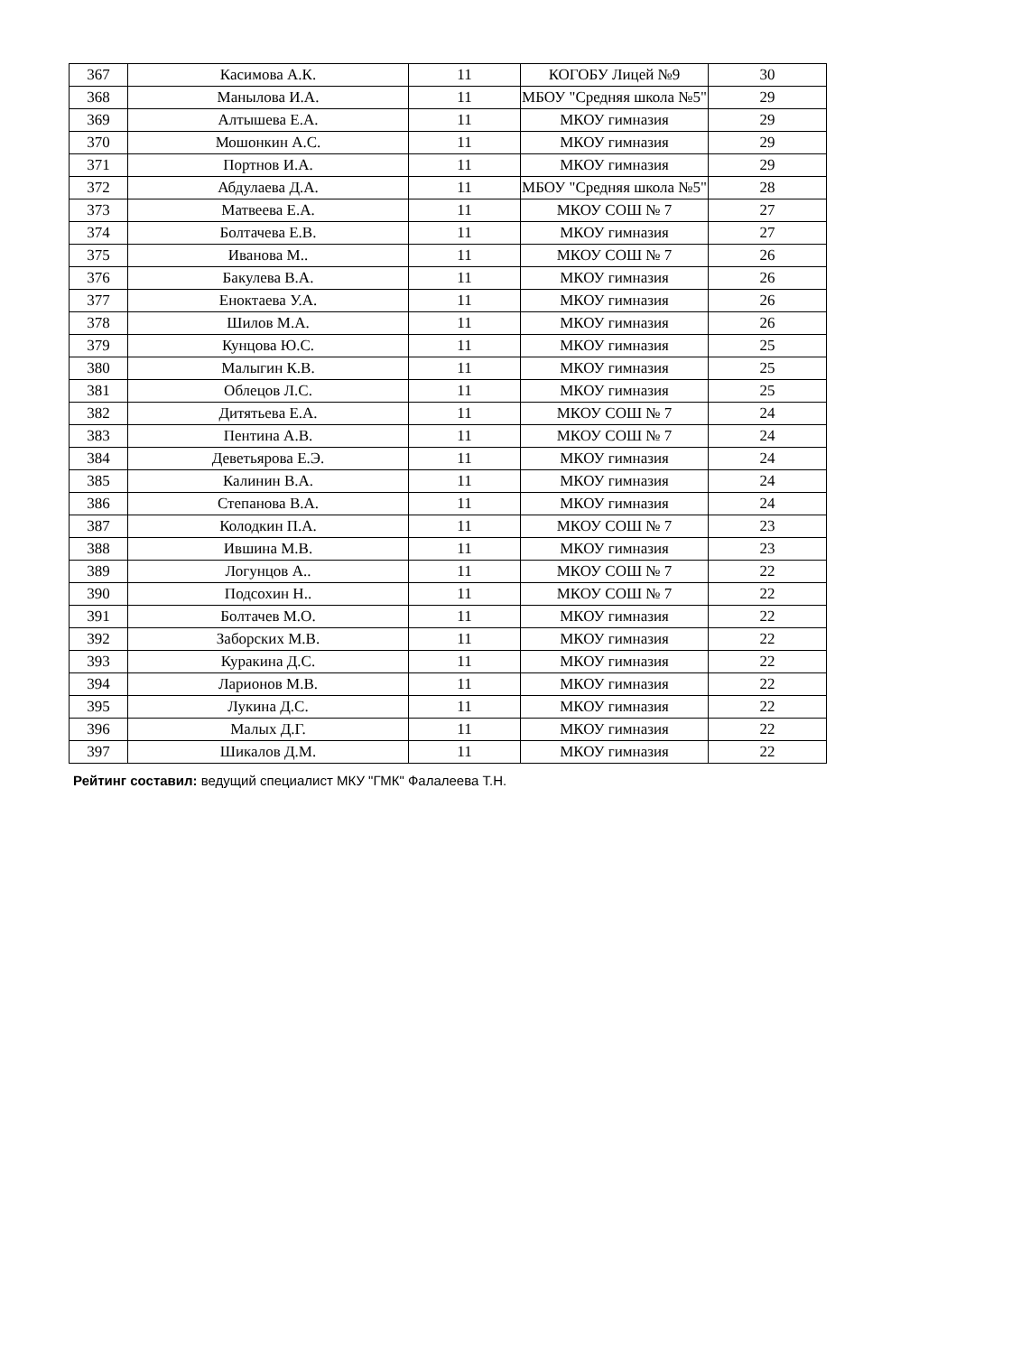| 367 | Касимова А.К. | 11 | КОГОБУ Лицей №9 | 30 |
| 368 | Манылова И.А. | 11 | МБОУ "Средняя школа №5" | 29 |
| 369 | Алтышева Е.А. | 11 | МКОУ гимназия | 29 |
| 370 | Мошонкин А.С. | 11 | МКОУ гимназия | 29 |
| 371 | Портнов И.А. | 11 | МКОУ гимназия | 29 |
| 372 | Абдулаева Д.А. | 11 | МБОУ "Средняя школа №5" | 28 |
| 373 | Матвеева Е.А. | 11 | МКОУ СОШ № 7 | 27 |
| 374 | Болтачева Е.В. | 11 | МКОУ гимназия | 27 |
| 375 | Иванова М.. | 11 | МКОУ СОШ № 7 | 26 |
| 376 | Бакулева В.А. | 11 | МКОУ гимназия | 26 |
| 377 | Еноктаева У.А. | 11 | МКОУ гимназия | 26 |
| 378 | Шилов М.А. | 11 | МКОУ гимназия | 26 |
| 379 | Кунцова Ю.С. | 11 | МКОУ гимназия | 25 |
| 380 | Малыгин К.В. | 11 | МКОУ гимназия | 25 |
| 381 | Облецов Л.С. | 11 | МКОУ гимназия | 25 |
| 382 | Дитятьева Е.А. | 11 | МКОУ СОШ № 7 | 24 |
| 383 | Пентина А.В. | 11 | МКОУ СОШ № 7 | 24 |
| 384 | Деветьярова Е.Э. | 11 | МКОУ гимназия | 24 |
| 385 | Калинин В.А. | 11 | МКОУ гимназия | 24 |
| 386 | Степанова В.А. | 11 | МКОУ гимназия | 24 |
| 387 | Колодкин П.А. | 11 | МКОУ СОШ № 7 | 23 |
| 388 | Ившина М.В. | 11 | МКОУ гимназия | 23 |
| 389 | Логунцов А.. | 11 | МКОУ СОШ № 7 | 22 |
| 390 | Подсохин Н.. | 11 | МКОУ СОШ № 7 | 22 |
| 391 | Болтачев М.О. | 11 | МКОУ гимназия | 22 |
| 392 | Заборских М.В. | 11 | МКОУ гимназия | 22 |
| 393 | Куракина Д.С. | 11 | МКОУ гимназия | 22 |
| 394 | Ларионов М.В. | 11 | МКОУ гимназия | 22 |
| 395 | Лукина Д.С. | 11 | МКОУ гимназия | 22 |
| 396 | Малых Д.Г. | 11 | МКОУ гимназия | 22 |
| 397 | Шикалов Д.М. | 11 | МКОУ гимназия | 22 |
Рейтинг составил: ведущий специалист МКУ "ГМК" Фалалеева Т.Н.